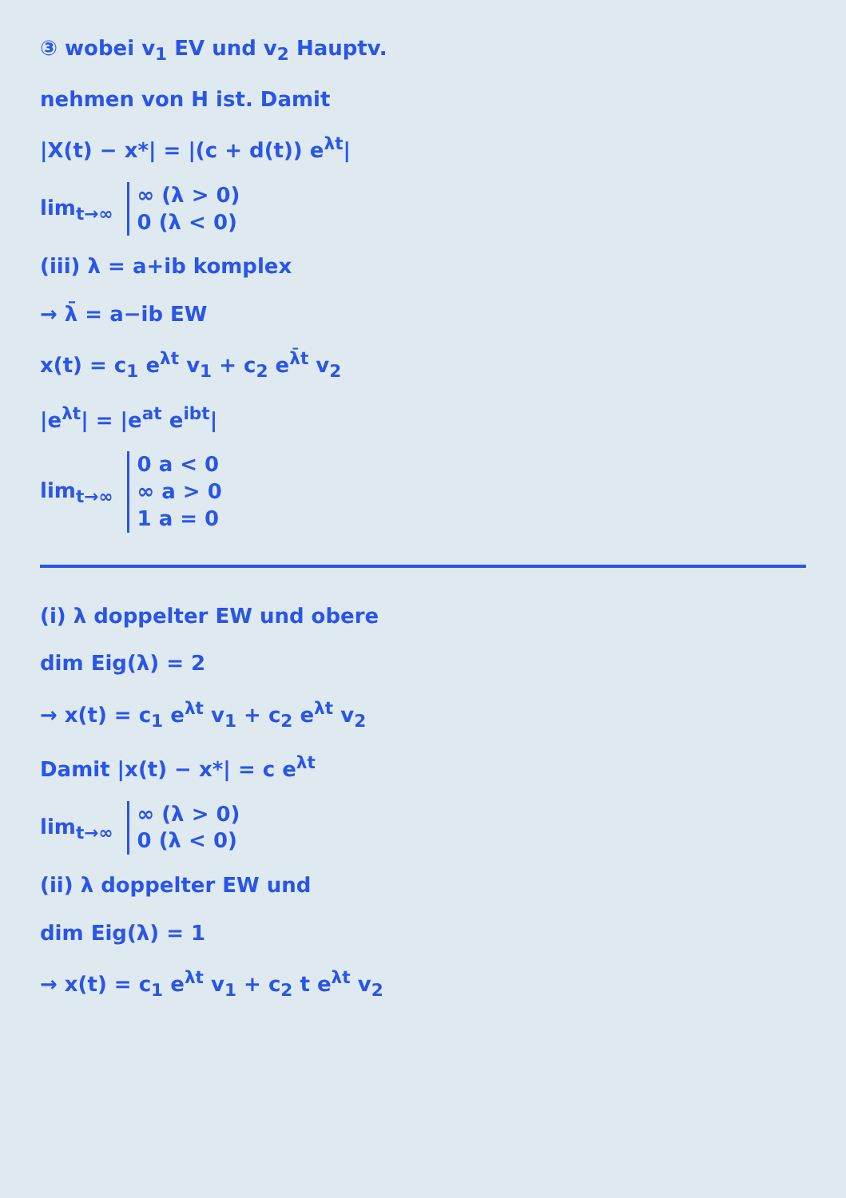③ wobei v<sub>1</sub> EV und v<sub>2</sub> Hauptv.
nehmen von H ist. Damit
|X(t) − x*| = |(c + d(t)) e<sup>λt</sup>|
lim<sub>t→∞</sub> ∞ (λ > 0)
0 (λ < 0)
(iii) λ = a+ib komplex
→ λ̄ = a−ib EW
x(t) = c<sub>1</sub> e<sup>λt</sup> v<sub>1</sub> + c<sub>2</sub> e<sup>λ̄t</sup> v<sub>2</sub>
|e<sup>λt</sup>| = |e<sup>at</sup> e<sup>ibt</sup>|
lim<sub>t→∞</sub> 0 a < 0
∞ a > 0
1 a = 0
(i) λ doppelter EW und obere
dim Eig(λ) = 2
→ x(t) = c<sub>1</sub> e<sup>λt</sup> v<sub>1</sub> + c<sub>2</sub> e<sup>λt</sup> v<sub>2</sub>
Damit |x(t) − x*| = c e<sup>λt</sup>
lim<sub>t→∞</sub> ∞ (λ > 0)
0 (λ < 0)
(ii) λ doppelter EW und
dim Eig(λ) = 1
→ x(t) = c<sub>1</sub> e<sup>λt</sup> v<sub>1</sub> + c<sub>2</sub> t e<sup>λt</sup> v<sub>2</sub>